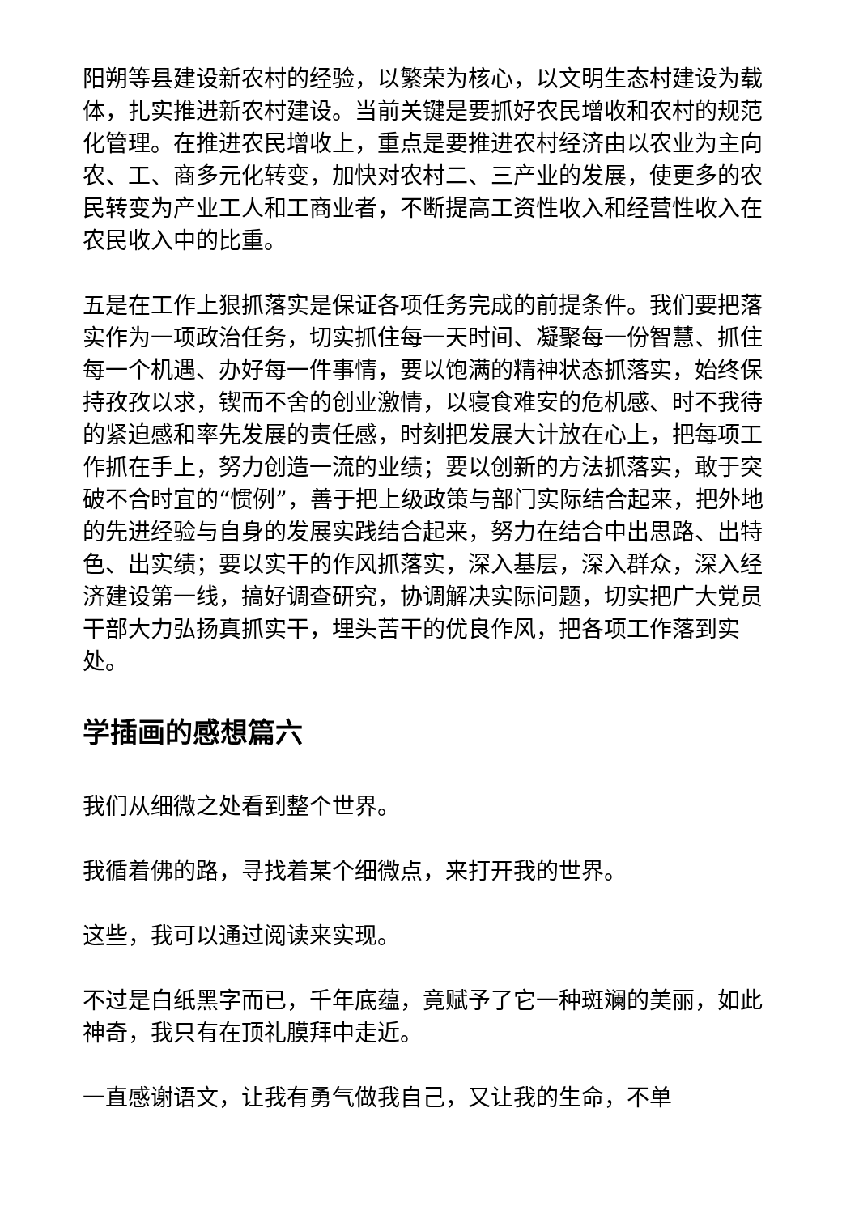阳朔等县建设新农村的经验，以繁荣为核心，以文明生态村建设为载体，扎实推进新农村建设。当前关键是要抓好农民增收和农村的规范化管理。在推进农民增收上，重点是要推进农村经济由以农业为主向农、工、商多元化转变，加快对农村二、三产业的发展，使更多的农民转变为产业工人和工商业者，不断提高工资性收入和经营性收入在农民收入中的比重。
五是在工作上狠抓落实是保证各项任务完成的前提条件。我们要把落实作为一项政治任务，切实抓住每一天时间、凝聚每一份智慧、抓住每一个机遇、办好每一件事情，要以饱满的精神状态抓落实，始终保持孜孜以求，锲而不舍的创业激情，以寝食难安的危机感、时不我待的紧迫感和率先发展的责任感，时刻把发展大计放在心上，把每项工作抓在手上，努力创造一流的业绩；要以创新的方法抓落实，敢于突破不合时宜的“惯例”，善于把上级政策与部门实际结合起来，把外地的先进经验与自身的发展实践结合起来，努力在结合中出思路、出特色、出实绩；要以实干的作风抓落实，深入基层，深入群众，深入经济建设第一线，搞好调查研究，协调解决实际问题，切实把广大党员干部大力弘扬真抓实干，埋头苦干的优良作风，把各项工作落到实处。
学插画的感想篇六
我们从细微之处看到整个世界。
我循着佛的路，寻找着某个细微点，来打开我的世界。
这些，我可以通过阅读来实现。
不过是白纸黑字而已，千年底蕴，竟赋予了它一种斑斓的美丽，如此神奇，我只有在顶礼膜拜中走近。
一直感谢语文，让我有勇气做我自己，又让我的生命，不单